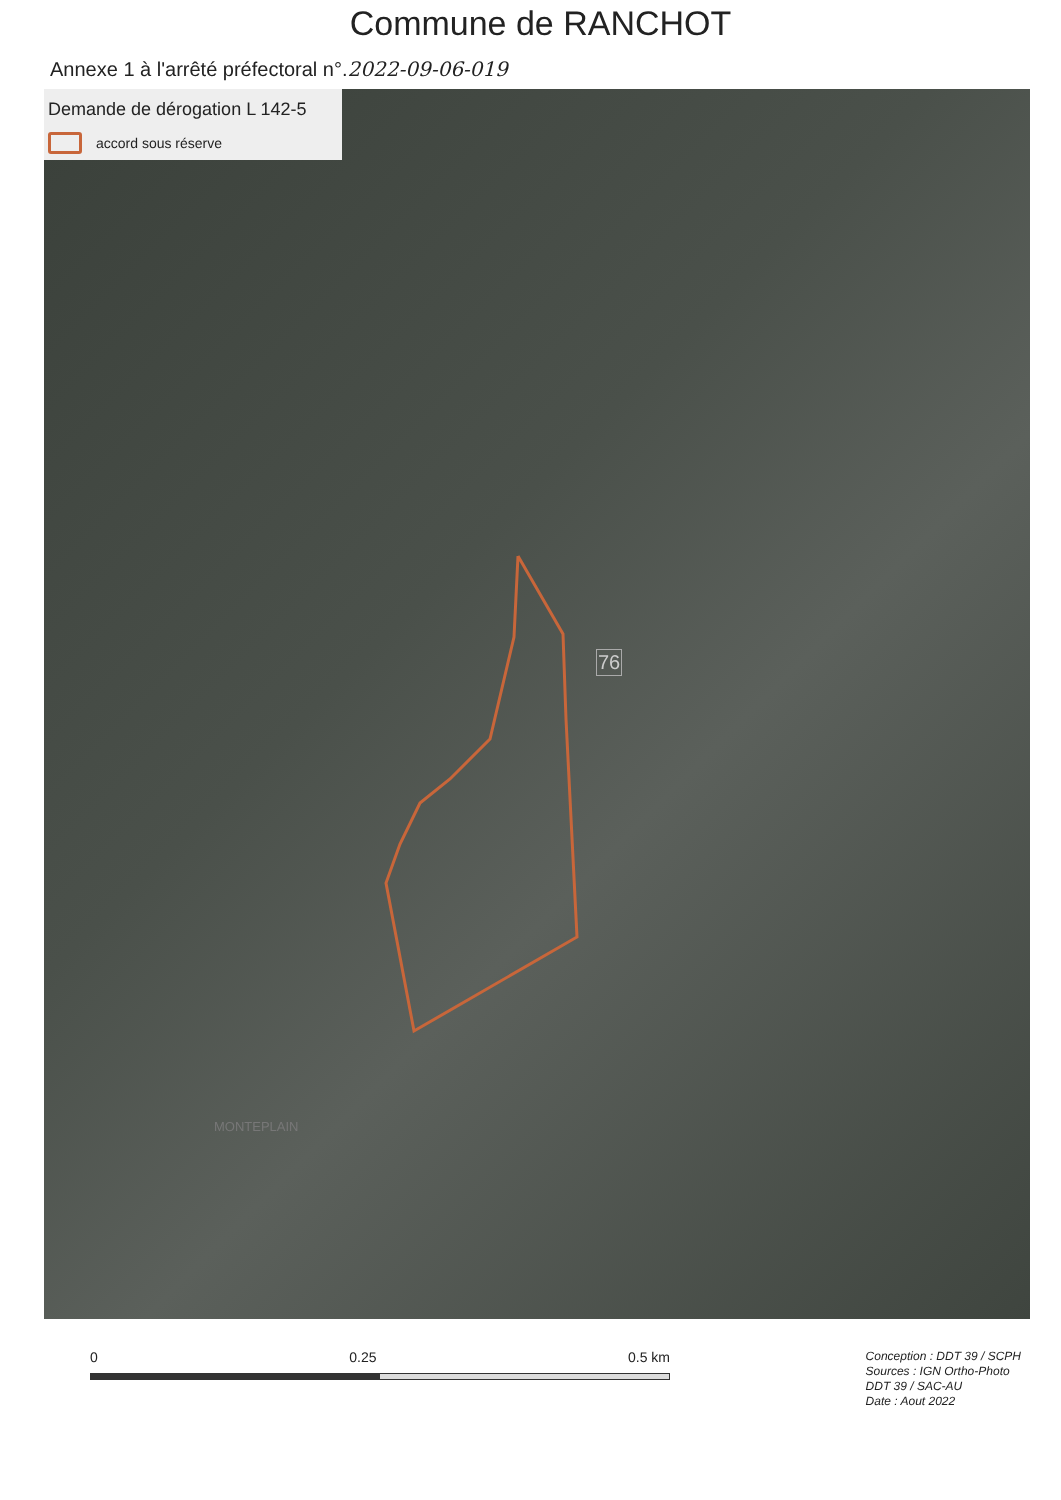Commune de RANCHOT
Annexe 1 à l'arrêté préfectoral n°.2022-09-06-019
Demande de dérogation L 142-5
accord sous réserve
76
MONTEPLAIN
0 0.25 0.5 km
Conception : DDT 39 / SCPH
Sources : IGN Ortho-Photo
DDT 39 / SAC-AU
Date : Aout 2022